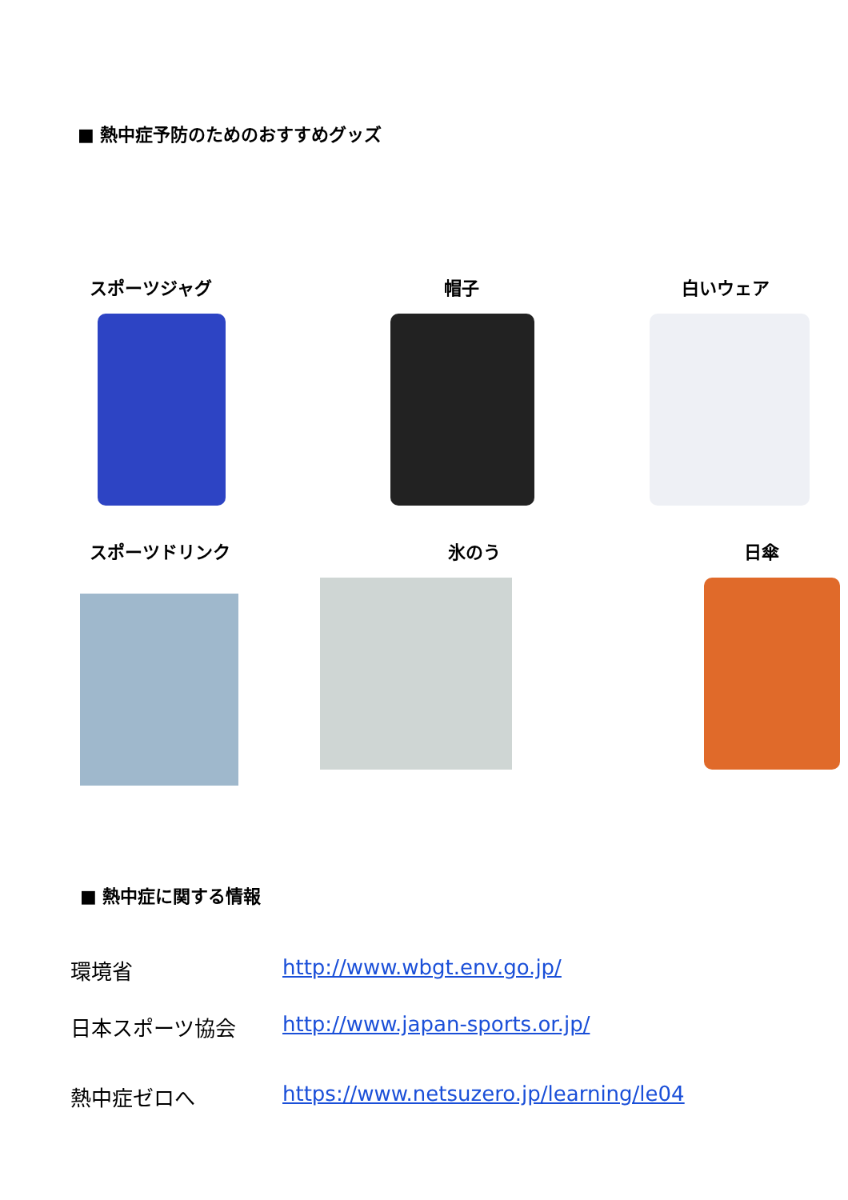■ 熱中症予防のためのおすすめグッズ
スポーツジャグ
帽子
白いウェア
スポーツドリンク
氷のう
日傘
■ 熱中症に関する情報
環境省 http://www.wbgt.env.go.jp/
日本スポーツ協会 http://www.japan-sports.or.jp/
熱中症ゼロへ https://www.netsuzero.jp/learning/le04